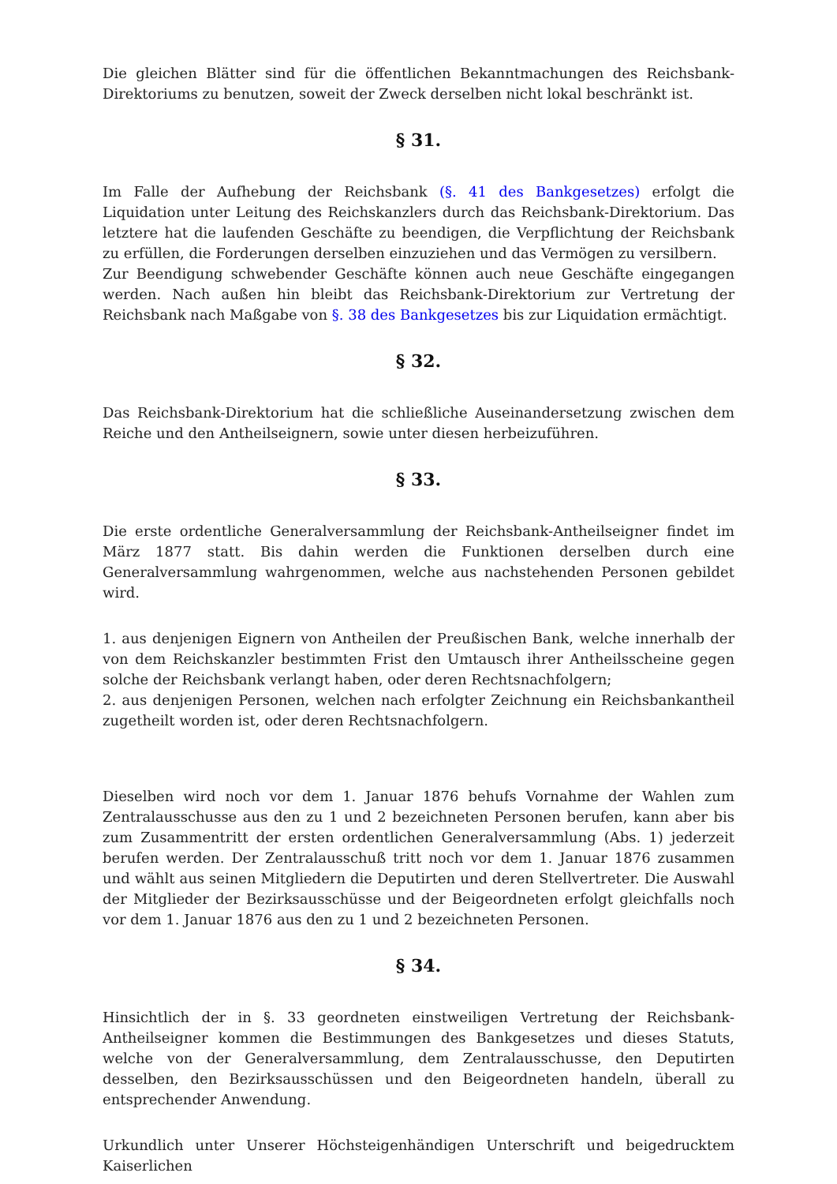Die gleichen Blätter sind für die öffentlichen Bekanntmachungen des Reichsbank-Direktoriums zu benutzen, soweit der Zweck derselben nicht lokal beschränkt ist.
§ 31.
Im Falle der Aufhebung der Reichsbank (§. 41 des Bankgesetzes) erfolgt die Liquidation unter Leitung des Reichskanzlers durch das Reichsbank-Direktorium. Das letztere hat die laufenden Geschäfte zu beendigen, die Verpflichtung der Reichsbank zu erfüllen, die Forderungen derselben einzuziehen und das Vermögen zu versilbern.
Zur Beendigung schwebender Geschäfte können auch neue Geschäfte eingegangen werden. Nach außen hin bleibt das Reichsbank-Direktorium zur Vertretung der Reichsbank nach Maßgabe von §. 38 des Bankgesetzes bis zur Liquidation ermächtigt.
§ 32.
Das Reichsbank-Direktorium hat die schließliche Auseinandersetzung zwischen dem Reiche und den Antheilseignern, sowie unter diesen herbeizuführen.
§ 33.
Die erste ordentliche Generalversammlung der Reichsbank-Antheilseigner findet im März 1877 statt. Bis dahin werden die Funktionen derselben durch eine Generalversammlung wahrgenommen, welche aus nachstehenden Personen gebildet wird.
1. aus denjenigen Eignern von Antheilen der Preußischen Bank, welche innerhalb der von dem Reichskanzler bestimmten Frist den Umtausch ihrer Antheilsscheine gegen solche der Reichsbank verlangt haben, oder deren Rechtsnachfolgern;
2. aus denjenigen Personen, welchen nach erfolgter Zeichnung ein Reichsbankantheil zugetheilt worden ist, oder deren Rechtsnachfolgern.
Dieselben wird noch vor dem 1. Januar 1876 behufs Vornahme der Wahlen zum Zentralausschusse aus den zu 1 und 2 bezeichneten Personen berufen, kann aber bis zum Zusammentritt der ersten ordentlichen Generalversammlung (Abs. 1) jederzeit berufen werden. Der Zentralausschuß tritt noch vor dem 1. Januar 1876 zusammen und wählt aus seinen Mitgliedern die Deputirten und deren Stellvertreter. Die Auswahl der Mitglieder der Bezirksausschüsse und der Beigeordneten erfolgt gleichfalls noch vor dem 1. Januar 1876 aus den zu 1 und 2 bezeichneten Personen.
§ 34.
Hinsichtlich der in §. 33 geordneten einstweiligen Vertretung der Reichsbank-Antheilseigner kommen die Bestimmungen des Bankgesetzes und dieses Statuts, welche von der Generalversammlung, dem Zentralausschusse, den Deputirten desselben, den Bezirksausschüssen und den Beigeordneten handeln, überall zu entsprechender Anwendung.
Urkundlich unter Unserer Höchsteigenhändigen Unterschrift und beigedrucktem Kaiserlichen